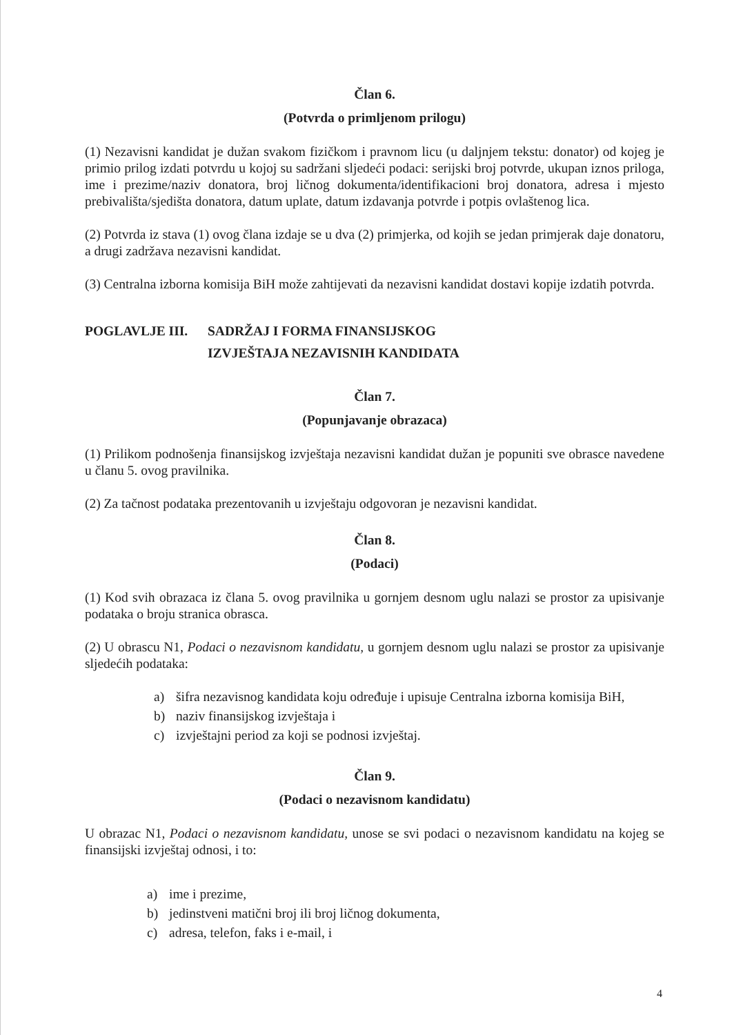Član 6.
(Potvrda o primljenom prilogu)
(1) Nezavisni kandidat je dužan svakom fizičkom i pravnom licu (u daljnjem tekstu: donator) od kojeg je primio prilog izdati potvrdu u kojoj su sadržani sljedeći podaci: serijski broj potvrde, ukupan iznos priloga, ime i prezime/naziv donatora, broj ličnog dokumenta/identifikacioni broj donatora, adresa i mjesto prebivališta/sjedišta donatora, datum uplate, datum izdavanja potvrde i potpis ovlaštenog lica.
(2) Potvrda iz stava (1) ovog člana izdaje se u dva (2) primjerka, od kojih se jedan primjerak daje donatoru, a drugi zadržava nezavisni kandidat.
(3) Centralna izborna komisija BiH može zahtijevati da nezavisni kandidat dostavi kopije izdatih potvrda.
POGLAVLJE III. SADRŽAJ I FORMA FINANSIJSKOG
IZVJEŠTAJA NEZAVISNIH KANDIDATA
Član 7.
(Popunjavanje obrazaca)
(1) Prilikom podnošenja finansijskog izvještaja nezavisni kandidat dužan je popuniti sve obrasce navedene u članu 5. ovog pravilnika.
(2) Za tačnost podataka prezentovanih u izvještaju odgovoran je nezavisni kandidat.
Član 8.
(Podaci)
(1) Kod svih obrazaca iz člana 5. ovog pravilnika u gornjem desnom uglu nalazi se prostor za upisivanje podataka o broju stranica obrasca.
(2) U obrascu N1, Podaci o nezavisnom kandidatu, u gornjem desnom uglu nalazi se prostor za upisivanje sljedećih podataka:
a) šifra nezavisnog kandidata koju određuje i upisuje Centralna izborna komisija BiH,
b) naziv finansijskog izvještaja i
c) izvještajni period za koji se podnosi izvještaj.
Član 9.
(Podaci o nezavisnom kandidatu)
U obrazac N1, Podaci o nezavisnom kandidatu, unose se svi podaci o nezavisnom kandidatu na kojeg se finansijski izvještaj odnosi, i to:
a) ime i prezime,
b) jedinstveni matični broj ili broj ličnog dokumenta,
c) adresa, telefon, faks i e-mail, i
4